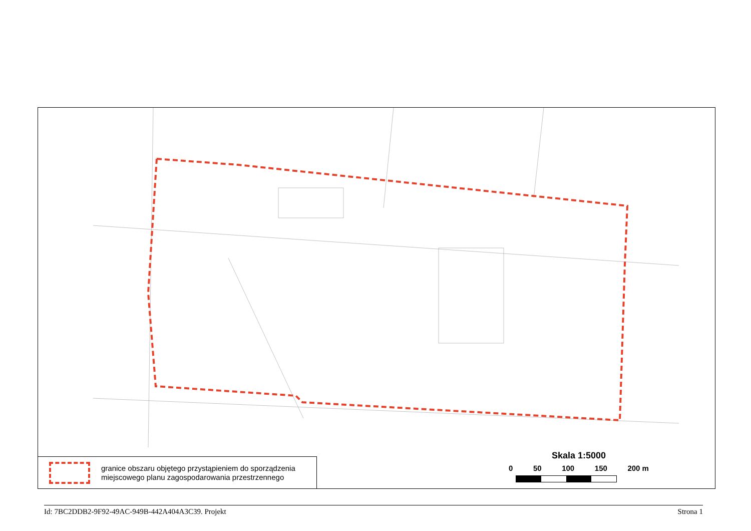granice obszaru objętego przystąpieniem do sporządzenia
miejscowego planu zagospodarowania przestrzennego
Skala 1:5000
0 50 100 150 200 m
Id: 7BC2DDB2-9F92-49AC-949B-442A404A3C39. Projekt Strona 1